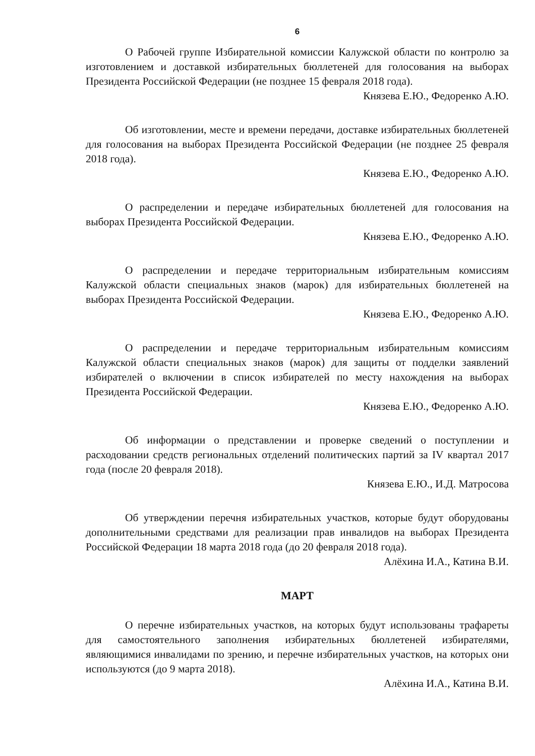6
О Рабочей группе Избирательной комиссии Калужской области по контролю за изготовлением и доставкой избирательных бюллетеней для голосования на выборах Президента Российской Федерации (не позднее 15 февраля 2018 года).
Князева Е.Ю., Федоренко А.Ю.
Об изготовлении, месте и времени передачи, доставке избирательных бюллетеней для голосования на выборах Президента Российской Федерации (не позднее 25 февраля 2018 года).
Князева Е.Ю., Федоренко А.Ю.
О распределении и передаче избирательных бюллетеней для голосования на выборах Президента Российской Федерации.
Князева Е.Ю., Федоренко А.Ю.
О распределении и передаче территориальным избирательным комиссиям Калужской области специальных знаков (марок) для избирательных бюллетеней на выборах Президента Российской Федерации.
Князева Е.Ю., Федоренко А.Ю.
О распределении и передаче территориальным избирательным комиссиям Калужской области специальных знаков (марок) для защиты от подделки заявлений избирателей о включении в список избирателей по месту нахождения на выборах Президента Российской Федерации.
Князева Е.Ю., Федоренко А.Ю.
Об информации о представлении и проверке сведений о поступлении и расходовании средств региональных отделений политических партий за IV квартал 2017 года (после 20 февраля 2018).
Князева Е.Ю., И.Д. Матросова
Об утверждении перечня избирательных участков, которые будут оборудованы дополнительными средствами для реализации прав инвалидов на выборах Президента Российской Федерации 18 марта 2018 года (до 20 февраля 2018 года).
Алёхина И.А., Катина В.И.
МАРТ
О перечне избирательных участков, на которых будут использованы трафареты для самостоятельного заполнения избирательных бюллетеней избирателями, являющимися инвалидами по зрению, и перечне избирательных участков, на которых они используются (до 9 марта 2018).
Алёхина И.А., Катина В.И.